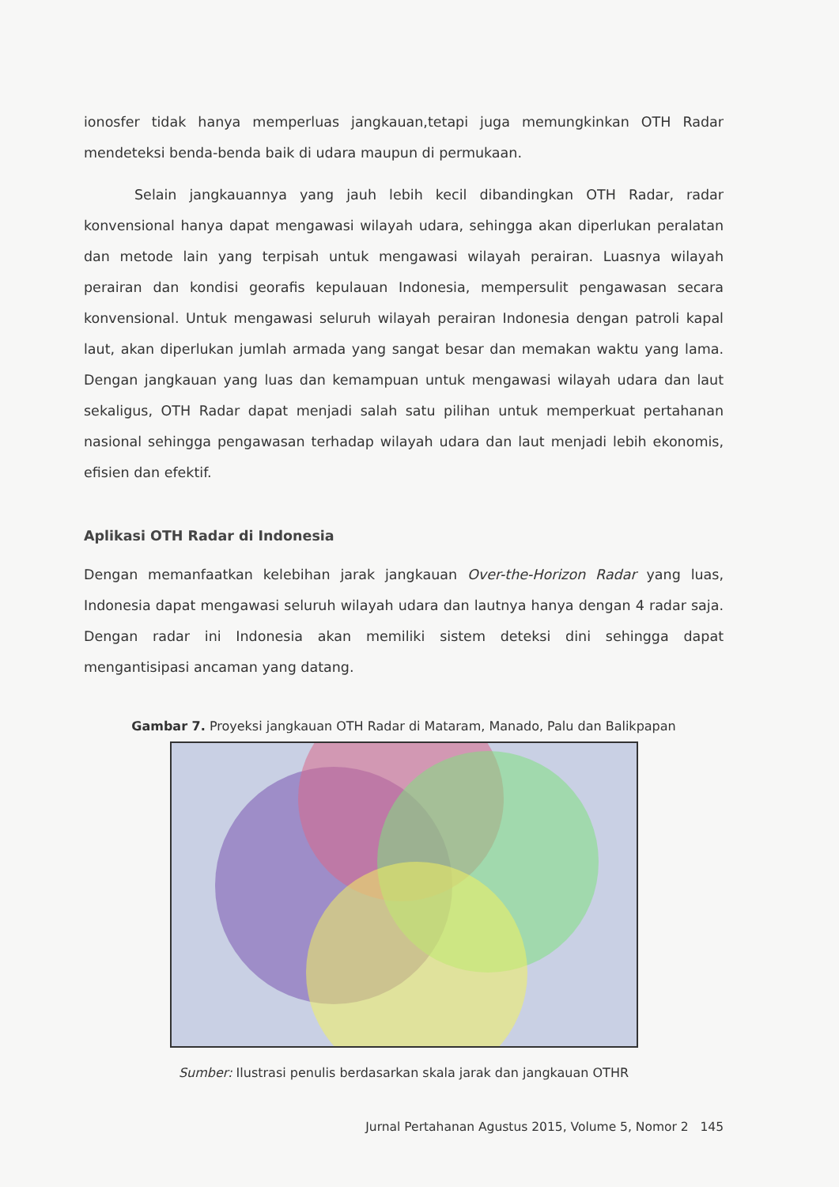ionosfer tidak hanya memperluas jangkauan,tetapi juga memungkinkan OTH Radar mendeteksi benda-benda baik di udara maupun di permukaan.
Selain jangkauannya yang jauh lebih kecil dibandingkan OTH Radar, radar konvensional hanya dapat mengawasi wilayah udara, sehingga akan diperlukan peralatan dan metode lain yang terpisah untuk mengawasi wilayah perairan. Luasnya wilayah perairan dan kondisi georafis kepulauan Indonesia, mempersulit pengawasan secara konvensional. Untuk mengawasi seluruh wilayah perairan Indonesia dengan patroli kapal laut, akan diperlukan jumlah armada yang sangat besar dan memakan waktu yang lama. Dengan jangkauan yang luas dan kemampuan untuk mengawasi wilayah udara dan laut sekaligus, OTH Radar dapat menjadi salah satu pilihan untuk memperkuat pertahanan nasional sehingga pengawasan terhadap wilayah udara dan laut menjadi lebih ekonomis, efisien dan efektif.
Aplikasi OTH Radar di Indonesia
Dengan memanfaatkan kelebihan jarak jangkauan Over-the-Horizon Radar yang luas, Indonesia dapat mengawasi seluruh wilayah udara dan lautnya hanya dengan 4 radar saja. Dengan radar ini Indonesia akan memiliki sistem deteksi dini sehingga dapat mengantisipasi ancaman yang datang.
Gambar 7. Proyeksi jangkauan OTH Radar di Mataram, Manado, Palu dan Balikpapan
Sumber: Ilustrasi penulis berdasarkan skala jarak dan jangkauan OTHR
Jurnal Pertahanan Agustus 2015, Volume 5, Nomor 2 145